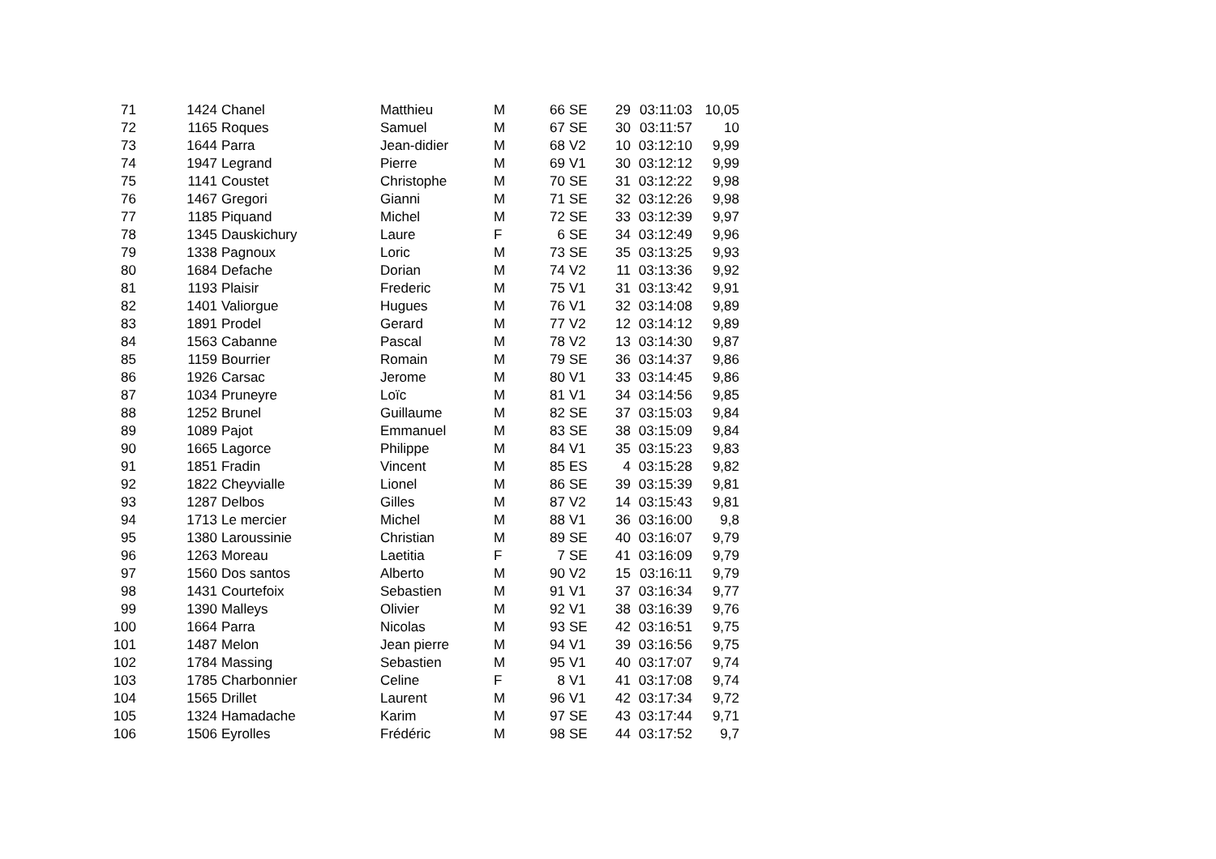| 71 | 1424 | Chanel | Matthieu | M | 66 | SE | 29 | 03:11:03 | 10,05 |
| 72 | 1165 | Roques | Samuel | M | 67 | SE | 30 | 03:11:57 | 10 |
| 73 | 1644 | Parra | Jean-didier | M | 68 | V2 | 10 | 03:12:10 | 9,99 |
| 74 | 1947 | Legrand | Pierre | M | 69 | V1 | 30 | 03:12:12 | 9,99 |
| 75 | 1141 | Coustet | Christophe | M | 70 | SE | 31 | 03:12:22 | 9,98 |
| 76 | 1467 | Gregori | Gianni | M | 71 | SE | 32 | 03:12:26 | 9,98 |
| 77 | 1185 | Piquand | Michel | M | 72 | SE | 33 | 03:12:39 | 9,97 |
| 78 | 1345 | Dauskichury | Laure | F | 6 | SE | 34 | 03:12:49 | 9,96 |
| 79 | 1338 | Pagnoux | Loric | M | 73 | SE | 35 | 03:13:25 | 9,93 |
| 80 | 1684 | Defache | Dorian | M | 74 | V2 | 11 | 03:13:36 | 9,92 |
| 81 | 1193 | Plaisir | Frederic | M | 75 | V1 | 31 | 03:13:42 | 9,91 |
| 82 | 1401 | Valiorgue | Hugues | M | 76 | V1 | 32 | 03:14:08 | 9,89 |
| 83 | 1891 | Prodel | Gerard | M | 77 | V2 | 12 | 03:14:12 | 9,89 |
| 84 | 1563 | Cabanne | Pascal | M | 78 | V2 | 13 | 03:14:30 | 9,87 |
| 85 | 1159 | Bourrier | Romain | M | 79 | SE | 36 | 03:14:37 | 9,86 |
| 86 | 1926 | Carsac | Jerome | M | 80 | V1 | 33 | 03:14:45 | 9,86 |
| 87 | 1034 | Pruneyre | Loïc | M | 81 | V1 | 34 | 03:14:56 | 9,85 |
| 88 | 1252 | Brunel | Guillaume | M | 82 | SE | 37 | 03:15:03 | 9,84 |
| 89 | 1089 | Pajot | Emmanuel | M | 83 | SE | 38 | 03:15:09 | 9,84 |
| 90 | 1665 | Lagorce | Philippe | M | 84 | V1 | 35 | 03:15:23 | 9,83 |
| 91 | 1851 | Fradin | Vincent | M | 85 | ES | 4 | 03:15:28 | 9,82 |
| 92 | 1822 | Cheyvialle | Lionel | M | 86 | SE | 39 | 03:15:39 | 9,81 |
| 93 | 1287 | Delbos | Gilles | M | 87 | V2 | 14 | 03:15:43 | 9,81 |
| 94 | 1713 | Le mercier | Michel | M | 88 | V1 | 36 | 03:16:00 | 9,8 |
| 95 | 1380 | Laroussinie | Christian | M | 89 | SE | 40 | 03:16:07 | 9,79 |
| 96 | 1263 | Moreau | Laetitia | F | 7 | SE | 41 | 03:16:09 | 9,79 |
| 97 | 1560 | Dos santos | Alberto | M | 90 | V2 | 15 | 03:16:11 | 9,79 |
| 98 | 1431 | Courtefoix | Sebastien | M | 91 | V1 | 37 | 03:16:34 | 9,77 |
| 99 | 1390 | Malleys | Olivier | M | 92 | V1 | 38 | 03:16:39 | 9,76 |
| 100 | 1664 | Parra | Nicolas | M | 93 | SE | 42 | 03:16:51 | 9,75 |
| 101 | 1487 | Melon | Jean pierre | M | 94 | V1 | 39 | 03:16:56 | 9,75 |
| 102 | 1784 | Massing | Sebastien | M | 95 | V1 | 40 | 03:17:07 | 9,74 |
| 103 | 1785 | Charbonnier | Celine | F | 8 | V1 | 41 | 03:17:08 | 9,74 |
| 104 | 1565 | Drillet | Laurent | M | 96 | V1 | 42 | 03:17:34 | 9,72 |
| 105 | 1324 | Hamadache | Karim | M | 97 | SE | 43 | 03:17:44 | 9,71 |
| 106 | 1506 | Eyrolles | Frédéric | M | 98 | SE | 44 | 03:17:52 | 9,7 |